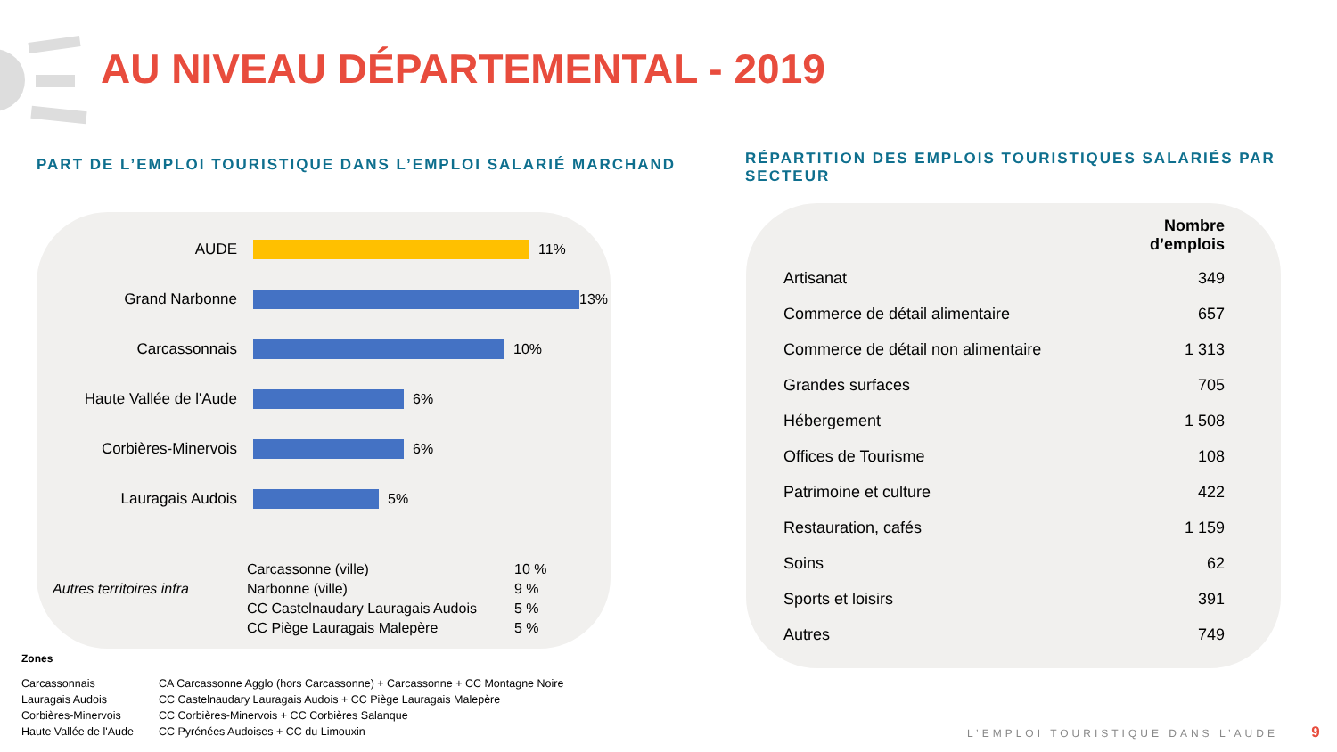AU NIVEAU DÉPARTEMENTAL - 2019
PART DE L’EMPLOI TOURISTIQUE DANS L’EMPLOI SALARIÉ MARCHAND
RÉPARTITION DES EMPLOIS TOURISTIQUES SALARIÉS PAR SECTEUR
AUDE 11%
Grand Narbonne 13%
Carcassonnais 10%
Haute Vallée de l'Aude
6%
Corbières-Minervois 6%
Lauragais Audois 5%
Autres territoires infra
| Carcassonne (ville) | 10 % |
| Narbonne (ville) | 9 % |
| CC Castelnaudary Lauragais Audois | 5 % |
| CC Piège Lauragais Malepère | 5 % |
| | Nombre d’emplois |
| --- | --- |
| Artisanat | 349 |
| Commerce de détail alimentaire | 657 |
| Commerce de détail non alimentaire | 1 313 |
| Grandes surfaces | 705 |
| Hébergement | 1 508 |
| Offices de Tourisme | 108 |
| Patrimoine et culture | 422 |
| Restauration, cafés | 1 159 |
| Soins | 62 |
| Sports et loisirs | 391 |
| Autres | 749 |
Zones
| Carcassonnais | CA Carcassonne Agglo (hors Carcassonne) + Carcassonne + CC Montagne Noire |
| Lauragais Audois | CC Castelnaudary Lauragais Audois + CC Piège Lauragais Malepère |
| Corbières-Minervois | CC Corbières-Minervois + CC Corbières Salanque |
| Haute Vallée de l'Aude | CC Pyrénées Audoises + CC du Limouxin |
L’EMPLOI TOURISTIQUE DANS L’AUDE 9